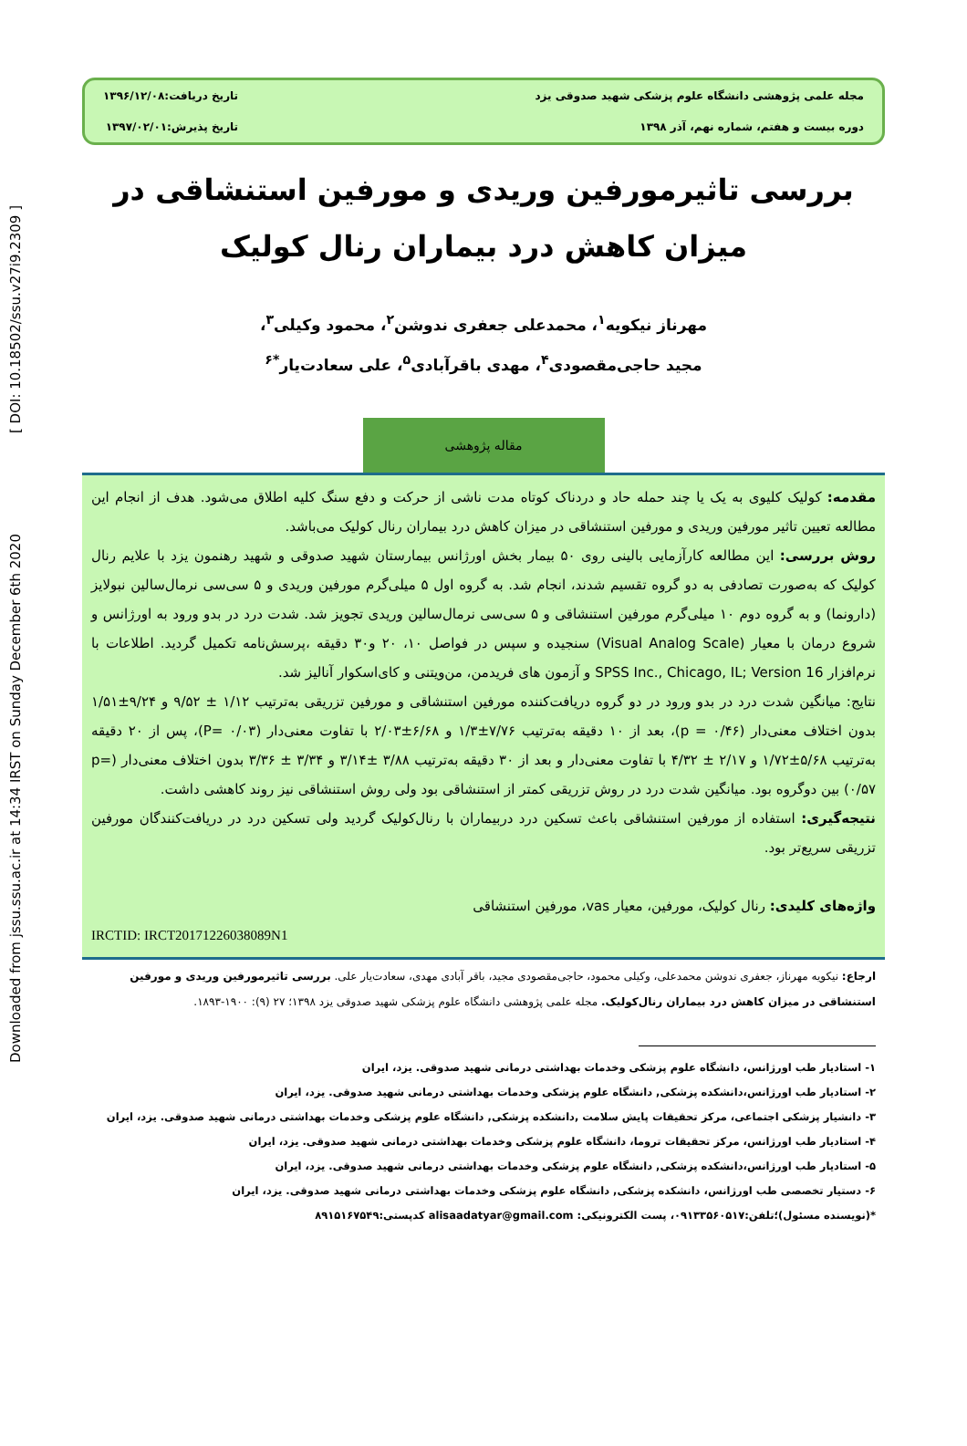Downloaded from jssu.ssu.ac.ir at 14:34 IRST on Sunday December 6th 2020 [ DOI: 10.18502/ssu.v27i9.2309 ]
مجله علمی پژوهشی دانشگاه علوم پزشکی شهید صدوقی یزد
تاریخ دریافت:۱۳۹۶/۱۲/۰۸
دوره بیست و هفتم، شماره نهم، آذر ۱۳۹۸
تاریخ پذیرش:۱۳۹۷/۰۲/۰۱
بررسی تاثیرمورفین وریدی و مورفین استنشاقی در میزان کاهش درد بیماران رنال کولیک
مهرناز نیکویه<sup>۱</sup>، محمدعلی جعفری ندوشن<sup>۲</sup>، محمود وکیلی<sup>۳</sup>،
مجید حاجی‌مقصودی<sup>۴</sup>، مهدی باقرآبادی<sup>۵</sup>، علی سعادت‌یار<sup>*۶</sup>
مقاله پژوهشی
مقدمه: کولیک کلیوی به یک یا چند حمله حاد و دردناک کوتاه مدت ناشی از حرکت و دفع سنگ کلیه اطلاق می‌شود. هدف از انجام این مطالعه تعیین تاثیر مورفین وریدی و مورفین استنشاقی در میزان کاهش درد بیماران رنال کولیک می‌باشد.
روش بررسی: این مطالعه کارآزمایی بالینی روی ۵۰ بیمار بخش اورژانس بیمارستان شهید صدوقی و شهید رهنمون یزد با علایم رنال کولیک که به‌صورت تصادفی به دو گروه تقسیم شدند، انجام شد. به گروه اول ۵ میلی‌گرم مورفین وریدی و ۵ سی‌سی نرمال‌سالین نبولایز (دارونما) و به گروه دوم ۱۰ میلی‌گرم مورفین استنشاقی و ۵ سی‌سی نرمال‌سالین وریدی تجویز شد. شدت درد در بدو ورود به اورژانس و شروع درمان با معیار (Visual Analog Scale) سنجیده و سپس در فواصل ۱۰، ۲۰ و۳۰ دقیقه ،پرسش‌نامه تکمیل گردید. اطلاعات با نرم‌افزار SPSS Inc., Chicago, IL; Version 16 و آزمون های فریدمن، من‌ویتنی و کای‌اسکوار آنالیز شد.
نتایج: میانگین شدت درد در بدو ورود در دو گروه دریافت‌کننده مورفین استنشاقی و مورفین تزریقی به‌ترتیب ۱/۱۲ ± ۹/۵۲ و ۹/۲۴±۱/۵۱ بدون اختلاف معنی‌دار (p = ۰/۴۶)، بعد از ۱۰ دقیقه به‌ترتیب ۷/۷۶±۱/۳ و ۶/۶۸±۲/۰۳ با تفاوت معنی‌دار (P= ۰/۰۳)، پس از ۲۰ دقیقه به‌ترتیب ۵/۶۸±۱/۷۲ و ۲/۱۷ ± ۴/۳۲ با تفاوت معنی‌دار و بعد از ۳۰ دقیقه به‌ترتیب ۳/۸۸ ±۳/۱۴ و ۳/۳۴ ± ۳/۳۶ بدون اختلاف معنی‌دار (p= ۰/۵۷) بین دوگروه بود. میانگین شدت درد در روش تزریقی کمتر از استنشاقی بود ولی روش استنشاقی نیز روند کاهشی داشت.
نتیجه‌گیری: استفاده از مورفین استنشاقی باعث تسکین درد دربیماران با رنال‌کولیک گردید ولی تسکین درد در دریافت‌کنندگان مورفین تزریقی سریع‌تر بود.
واژه‌های کلیدی: رنال کولیک، مورفین، معیار vas، مورفین استنشاقی
IRCTID: IRCT20171226038089N1
ارجاع: نیکویه مهرناز، جعفری ندوشن محمدعلی، وکیلی محمود، حاجی‌مقصودی مجید، باقر آبادی مهدی، سعادت‌یار علی. بررسی تاثیرمورفین وریدی و مورفین استنشاقی در میزان کاهش درد بیماران رنال‌کولیک. مجله علمی پژوهشی دانشگاه علوم پزشکی شهید صدوقی یزد ۱۳۹۸؛ ۲۷ (۹): ۱۹۰۰-۱۸۹۳.
۱- استادیار طب اورژانس، دانشگاه علوم پزشکی وخدمات بهداشتی درمانی شهید صدوقی. یزد، ایران
۲- استادیار طب اورژانس،دانشکده پزشکی, دانشگاه علوم پزشکی وخدمات بهداشتی درمانی شهید صدوقی. یزد، ایران
۳- دانشیار پزشکی اجتماعی، مرکز تحقیقات پایش سلامت ,دانشکده پزشکی, دانشگاه علوم پزشکی وخدمات بهداشتی درمانی شهید صدوقی. یزد، ایران
۴- استادیار طب اورژانس، مرکز تحقیقات تروما، دانشگاه علوم پزشکی وخدمات بهداشتی درمانی شهید صدوقی. یزد، ایران
۵- استادیار طب اورژانس،دانشکده پزشکی, دانشگاه علوم پزشکی وخدمات بهداشتی درمانی شهید صدوقی. یزد، ایران
۶- دستیار تخصصی طب اورژانس، دانشکده پزشکی, دانشگاه علوم پزشکی وخدمات بهداشتی درمانی شهید صدوقی. یزد، ایران
*(نویسنده مسئول)؛تلفن:۰۹۱۳۳۵۶۰۵۱۷، پست الکترونیکی: alisaadatyar@gmail.com کدپستی:۸۹۱۵۱۶۷۵۴۹